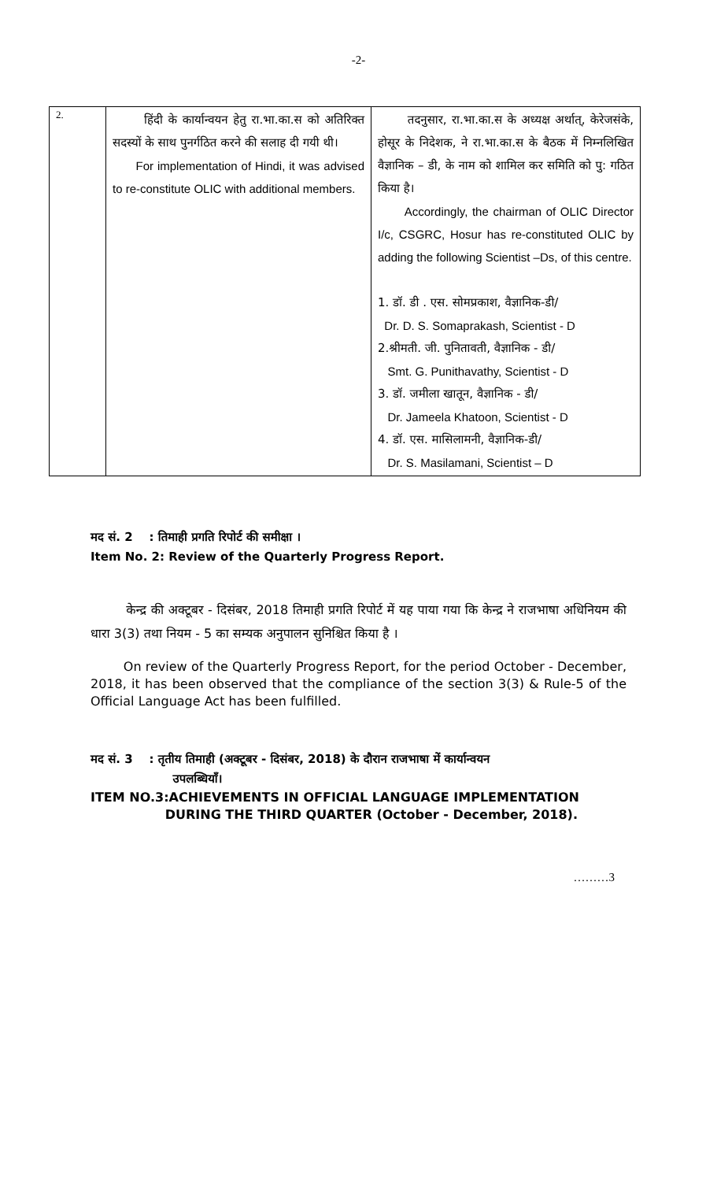-2-
| 2. | हिंदी के कार्यान्वयन हेतु रा.भा.का.स को अतिरिक्त सदस्यों के साथ पुनर्गठित करने की सलाह दी गयी थी। For implementation of Hindi, it was advised to re-constitute OLIC with additional members. | तदनुसार, रा.भा.का.स के अध्यक्ष अर्थात्, केरेजसंके, होसूर के निदेशक, ने रा.भा.का.स के बैठक में निम्नलिखित वैज्ञानिक – डी, के नाम को शामिल कर समिति को पु: गठित किया है। Accordingly, the chairman of OLIC Director I/c, CSGRC, Hosur has re-constituted OLIC by adding the following Scientist –Ds, of this centre. 1. डॉ. डी . एस. सोमप्रकाश, वैज्ञानिक-डी/ Dr. D. S. Somaprakash, Scientist - D 2.श्रीमती. जी. पुनितावती, वैज्ञानिक - डी/ Smt. G. Punithavathy, Scientist - D 3. डॉ. जमीला खातून, वैज्ञानिक - डी/ Dr. Jameela Khatoon, Scientist - D 4. डॉ. एस. मासिलामनी, वैज्ञानिक-डी/ Dr. S. Masilamani, Scientist – D |
मद सं. 2 : तिमाही प्रगति रिपोर्ट की समीक्षा ।
Item No. 2: Review of the Quarterly Progress Report.
केन्द्र की अक्टूबर - दिसंबर, 2018 तिमाही प्रगति रिपोर्ट में यह पाया गया कि केन्द्र ने राजभाषा अधिनियम की धारा 3(3) तथा नियम - 5 का सम्यक अनुपालन सुनिश्चित किया है ।
On review of the Quarterly Progress Report, for the period October - December, 2018, it has been observed that the compliance of the section 3(3) & Rule-5 of the Official Language Act has been fulfilled.
मद सं. 3 : तृतीय तिमाही (अक्टूबर - दिसंबर, 2018) के दौरान राजभाषा में कार्यान्वयन
उपलब्धियाँ।
ITEM NO.3:ACHIEVEMENTS IN OFFICIAL LANGUAGE IMPLEMENTATION
DURING THE THIRD QUARTER (October - December, 2018).
………3